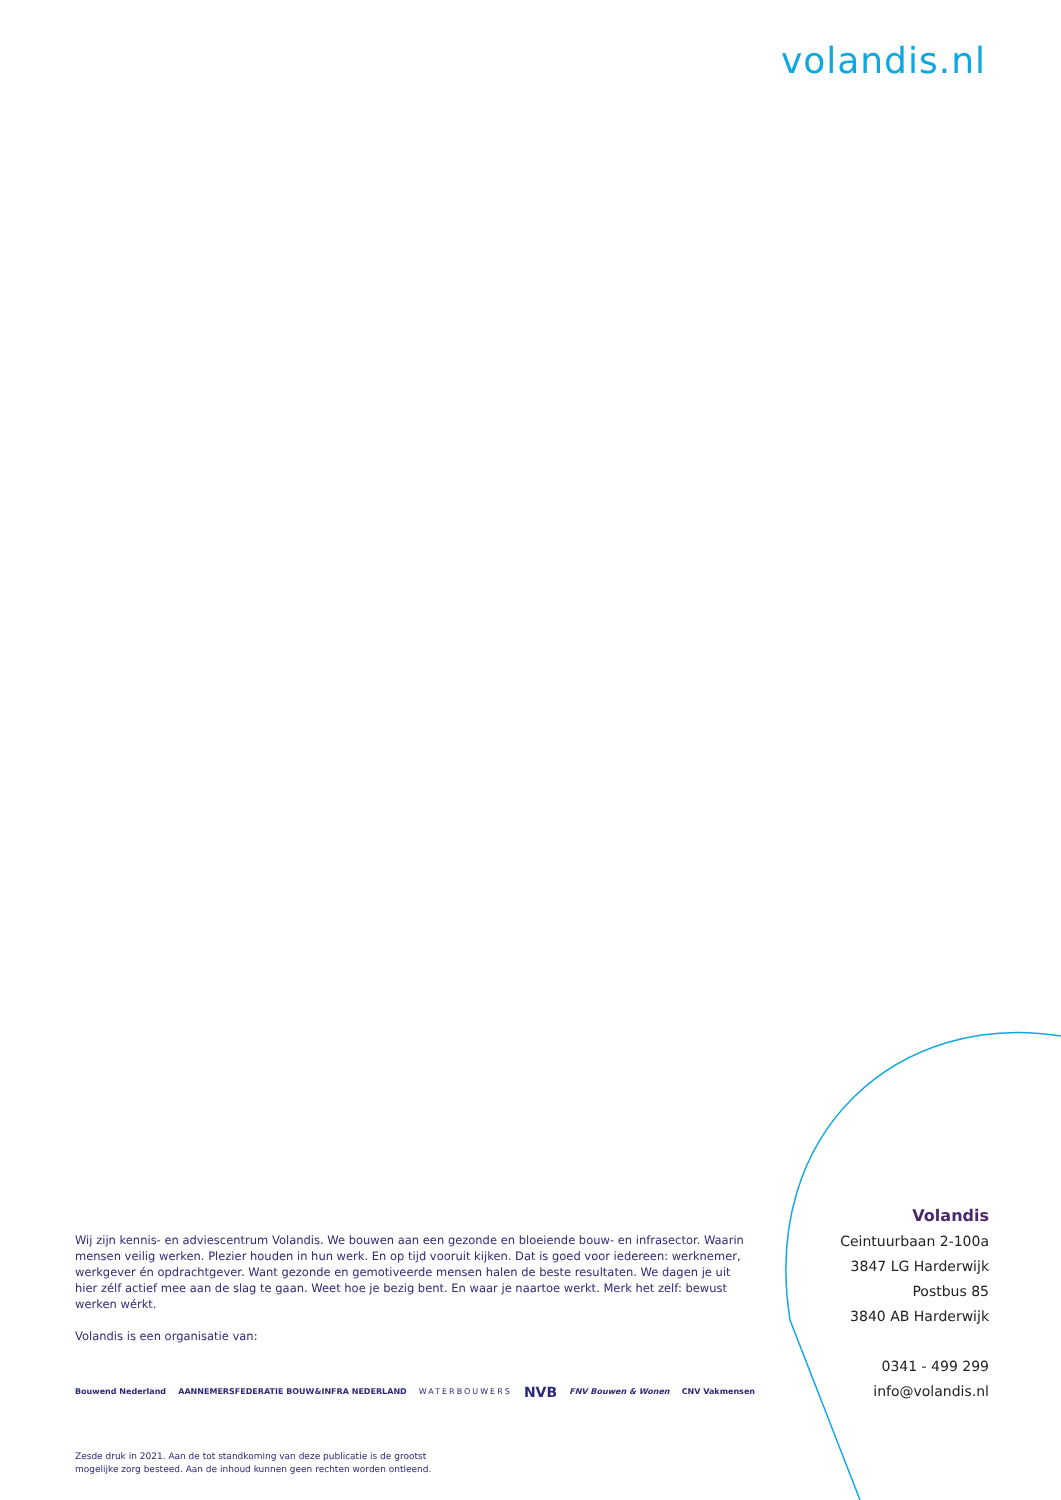volandis.nl
Wij zijn kennis- en adviescentrum Volandis. We bouwen aan een gezonde en bloeiende bouw- en infrasector. Waarin mensen veilig werken. Plezier houden in hun werk. En op tijd vooruit kijken. Dat is goed voor iedereen: werknemer, werkgever én opdrachtgever. Want gezonde en gemotiveerde mensen halen de beste resultaten. We dagen je uit hier zélf actief mee aan de slag te gaan. Weet hoe je bezig bent. En waar je naartoe werkt. Merk het zelf: bewust werken wérkt.
Volandis is een organisatie van:
Bouwend Nederland AANNEMERSFEDERATIE BOUW&INFRA NEDERLAND WATERBOUWERS NVB FNV Bouwen & Wonen CNV Vakmensen
Zesde druk in 2021. Aan de tot standkoming van deze publicatie is de grootst
mogelijke zorg besteed. Aan de inhoud kunnen geen rechten worden ontleend.
Volandis
Ceintuurbaan 2-100a
3847 LG Harderwijk
Postbus 85
3840 AB Harderwijk
0341 - 499 299
info@volandis.nl